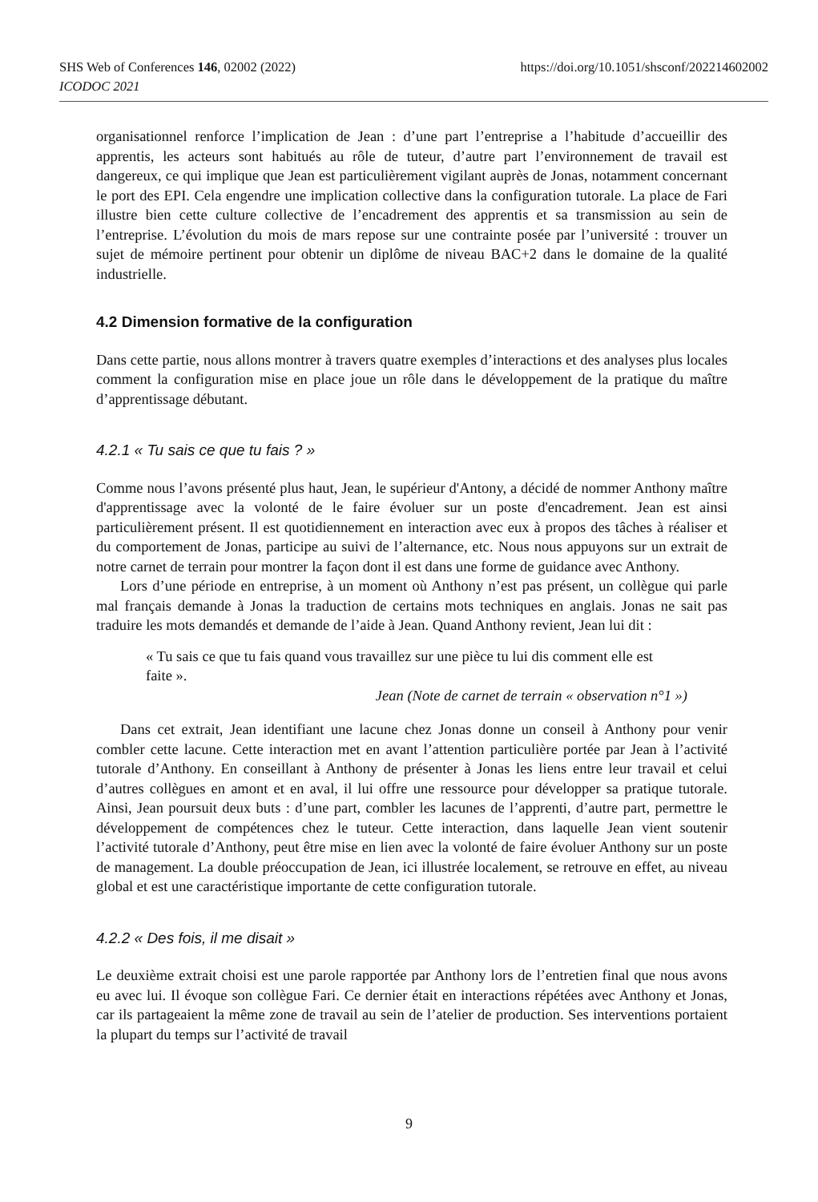SHS Web of Conferences 146, 02002 (2022) https://doi.org/10.1051/shsconf/202214602002
ICODOC 2021
organisationnel renforce l’implication de Jean : d’une part l’entreprise a l’habitude d’accueillir des apprentis, les acteurs sont habitués au rôle de tuteur, d’autre part l’environnement de travail est dangereux, ce qui implique que Jean est particulièrement vigilant auprès de Jonas, notamment concernant le port des EPI. Cela engendre une implication collective dans la configuration tutorale. La place de Fari illustre bien cette culture collective de l’encadrement des apprentis et sa transmission au sein de l’entreprise. L’évolution du mois de mars repose sur une contrainte posée par l’université : trouver un sujet de mémoire pertinent pour obtenir un diplôme de niveau BAC+2 dans le domaine de la qualité industrielle.
4.2 Dimension formative de la configuration
Dans cette partie, nous allons montrer à travers quatre exemples d’interactions et des analyses plus locales comment la configuration mise en place joue un rôle dans le développement de la pratique du maître d’apprentissage débutant.
4.2.1 « Tu sais ce que tu fais ? »
Comme nous l’avons présenté plus haut, Jean, le supérieur d'Antony, a décidé de nommer Anthony maître d'apprentissage avec la volonté de le faire évoluer sur un poste d'encadrement. Jean est ainsi particulièrement présent. Il est quotidiennement en interaction avec eux à propos des tâches à réaliser et du comportement de Jonas, participe au suivi de l’alternance, etc. Nous nous appuyons sur un extrait de notre carnet de terrain pour montrer la façon dont il est dans une forme de guidance avec Anthony.
Lors d’une période en entreprise, à un moment où Anthony n’est pas présent, un collègue qui parle mal français demande à Jonas la traduction de certains mots techniques en anglais. Jonas ne sait pas traduire les mots demandés et demande de l’aide à Jean. Quand Anthony revient, Jean lui dit :
« Tu sais ce que tu fais quand vous travaillez sur une pièce tu lui dis comment elle est faite ».
Jean (Note de carnet de terrain « observation n°1 »)
Dans cet extrait, Jean identifiant une lacune chez Jonas donne un conseil à Anthony pour venir combler cette lacune. Cette interaction met en avant l’attention particulière portée par Jean à l’activité tutorale d’Anthony. En conseillant à Anthony de présenter à Jonas les liens entre leur travail et celui d’autres collègues en amont et en aval, il lui offre une ressource pour développer sa pratique tutorale. Ainsi, Jean poursuit deux buts : d’une part, combler les lacunes de l’apprenti, d’autre part, permettre le développement de compétences chez le tuteur. Cette interaction, dans laquelle Jean vient soutenir l’activité tutorale d’Anthony, peut être mise en lien avec la volonté de faire évoluer Anthony sur un poste de management. La double préoccupation de Jean, ici illustrée localement, se retrouve en effet, au niveau global et est une caractéristique importante de cette configuration tutorale.
4.2.2 « Des fois, il me disait »
Le deuxième extrait choisi est une parole rapportée par Anthony lors de l’entretien final que nous avons eu avec lui. Il évoque son collègue Fari. Ce dernier était en interactions répétées avec Anthony et Jonas, car ils partageaient la même zone de travail au sein de l’atelier de production. Ses interventions portaient la plupart du temps sur l’activité de travail
9